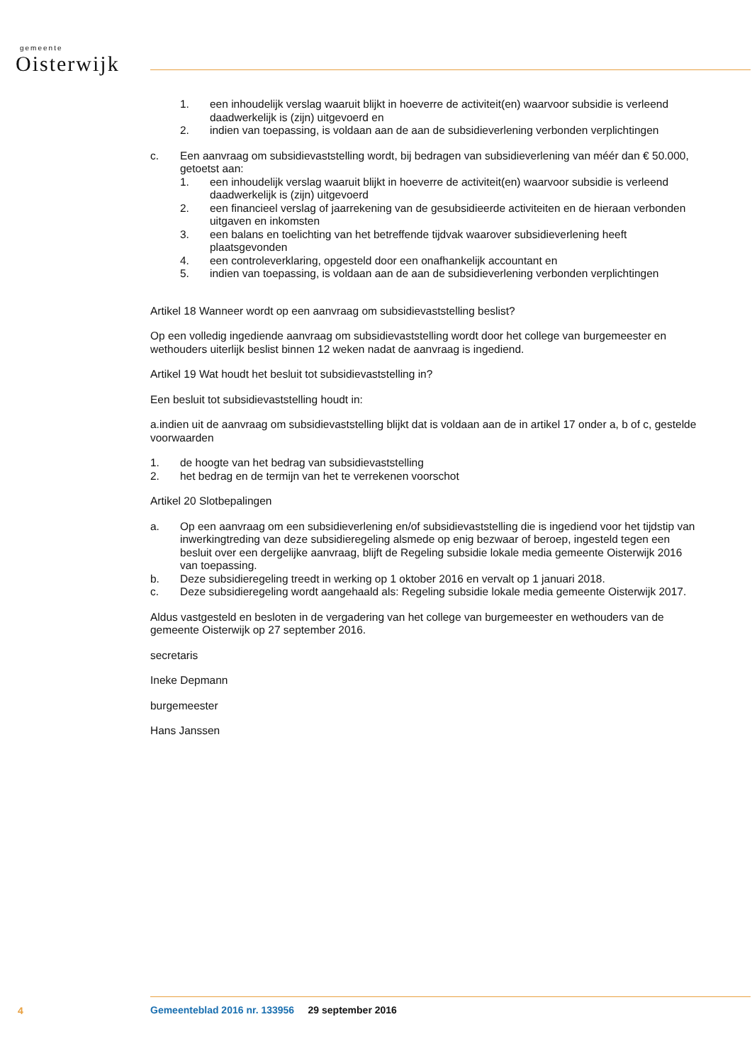gemeente
Oisterwijk
1. een inhoudelijk verslag waaruit blijkt in hoeverre de activiteit(en) waarvoor subsidie is verleend daadwerkelijk is (zijn) uitgevoerd en
2. indien van toepassing, is voldaan aan de aan de subsidieverlening verbonden verplichtingen
c. Een aanvraag om subsidievaststelling wordt, bij bedragen van subsidieverlening van méér dan € 50.000, getoetst aan:
1. een inhoudelijk verslag waaruit blijkt in hoeverre de activiteit(en) waarvoor subsidie is verleend daadwerkelijk is (zijn) uitgevoerd
2. een financieel verslag of jaarrekening van de gesubsidieerde activiteiten en de hieraan verbonden uitgaven en inkomsten
3. een balans en toelichting van het betreffende tijdvak waarover subsidieverlening heeft plaatsgevonden
4. een controleverklaring, opgesteld door een onafhankelijk accountant en
5. indien van toepassing, is voldaan aan de aan de subsidieverlening verbonden verplichtingen
Artikel 18 Wanneer wordt op een aanvraag om subsidievaststelling beslist?
Op een volledig ingediende aanvraag om subsidievaststelling wordt door het college van burgemeester en wethouders uiterlijk beslist binnen 12 weken nadat de aanvraag is ingediend.
Artikel 19 Wat houdt het besluit tot subsidievaststelling in?
Een besluit tot subsidievaststelling houdt in:
a.indien uit de aanvraag om subsidievaststelling blijkt dat is voldaan aan de in artikel 17 onder a, b of c, gestelde voorwaarden
1. de hoogte van het bedrag van subsidievaststelling
2. het bedrag en de termijn van het te verrekenen voorschot
Artikel 20 Slotbepalingen
a. Op een aanvraag om een subsidieverlening en/of subsidievaststelling die is ingediend voor het tijdstip van inwerkingtreding van deze subsidieregeling alsmede op enig bezwaar of beroep, ingesteld tegen een besluit over een dergelijke aanvraag, blijft de Regeling subsidie lokale media gemeente Oisterwijk 2016 van toepassing.
b. Deze subsidieregeling treedt in werking op 1 oktober 2016 en vervalt op 1 januari 2018.
c. Deze subsidieregeling wordt aangehaald als: Regeling subsidie lokale media gemeente Oisterwijk 2017.
Aldus vastgesteld en besloten in de vergadering van het college van burgemeester en wethouders van de gemeente Oisterwijk op 27 september 2016.
secretaris
Ineke Depmann
burgemeester
Hans Janssen
4
Gemeenteblad 2016 nr. 133956 29 september 2016